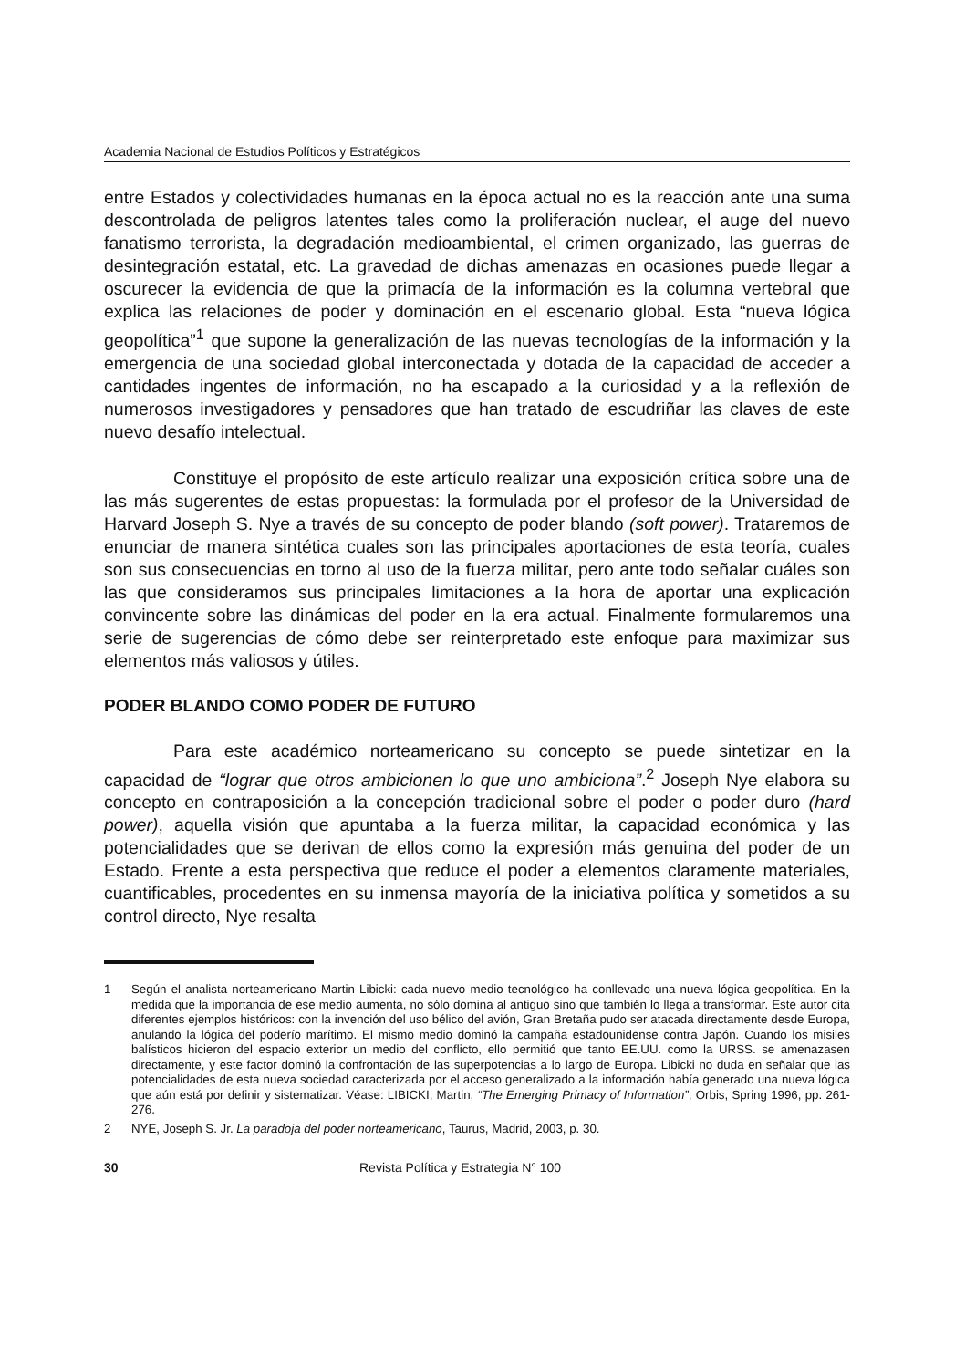Academia Nacional de Estudios Políticos y Estratégicos
entre Estados y colectividades humanas en la época actual no es la reacción ante una suma descontrolada de peligros latentes tales como la proliferación nuclear, el auge del nuevo fanatismo terrorista, la degradación medioambiental, el crimen organizado, las guerras de desintegración estatal, etc. La gravedad de dichas amenazas en ocasiones puede llegar a oscurecer la evidencia de que la primacía de la información es la columna vertebral que explica las relaciones de poder y dominación en el escenario global. Esta “nueva lógica geopolítica”<sup>1</sup> que supone la generalización de las nuevas tecnologías de la información y la emergencia de una sociedad global interconectada y dotada de la capacidad de acceder a cantidades ingentes de información, no ha escapado a la curiosidad y a la reflexión de numerosos investigadores y pensadores que han tratado de escudriñar las claves de este nuevo desafío intelectual.
Constituye el propósito de este artículo realizar una exposición crítica sobre una de las más sugerentes de estas propuestas: la formulada por el profesor de la Universidad de Harvard Joseph S. Nye a través de su concepto de poder blando (soft power). Trataremos de enunciar de manera sintética cuales son las principales aportaciones de esta teoría, cuales son sus consecuencias en torno al uso de la fuerza militar, pero ante todo señalar cuáles son las que consideramos sus principales limitaciones a la hora de aportar una explicación convincente sobre las dinámicas del poder en la era actual. Finalmente formularemos una serie de sugerencias de cómo debe ser reinterpretado este enfoque para maximizar sus elementos más valiosos y útiles.
PODER BLANDO COMO PODER DE FUTURO
Para este académico norteamericano su concepto se puede sintetizar en la capacidad de “lograr que otros ambicionen lo que uno ambiciona”.<sup>2</sup> Joseph Nye elabora su concepto en contraposición a la concepción tradicional sobre el poder o poder duro (hard power), aquella visión que apuntaba a la fuerza militar, la capacidad económica y las potencialidades que se derivan de ellos como la expresión más genuina del poder de un Estado. Frente a esta perspectiva que reduce el poder a elementos claramente materiales, cuantificables, procedentes en su inmensa mayoría de la iniciativa política y sometidos a su control directo, Nye resalta
1 Según el analista norteamericano Martin Libicki: cada nuevo medio tecnológico ha conllevado una nueva lógica geopolítica. En la medida que la importancia de ese medio aumenta, no sólo domina al antiguo sino que también lo llega a transformar. Este autor cita diferentes ejemplos históricos: con la invención del uso bélico del avión, Gran Bretaña pudo ser atacada directamente desde Europa, anulando la lógica del poderío marítimo. El mismo medio dominó la campaña estadounidense contra Japón. Cuando los misiles balísticos hicieron del espacio exterior un medio del conflicto, ello permitió que tanto EE.UU. como la URSS. se amenazasen directamente, y este factor dominó la confrontación de las superpotencias a lo largo de Europa. Libicki no duda en señalar que las potencialidades de esta nueva sociedad caracterizada por el acceso generalizado a la información había generado una nueva lógica que aún está por definir y sistematizar. Véase: LIBICKI, Martin, “The Emerging Primacy of Information”, Orbis, Spring 1996, pp. 261-276.
2 NYE, Joseph S. Jr. La paradoja del poder norteamericano, Taurus, Madrid, 2003, p. 30.
30 Revista Política y Estrategia N° 100